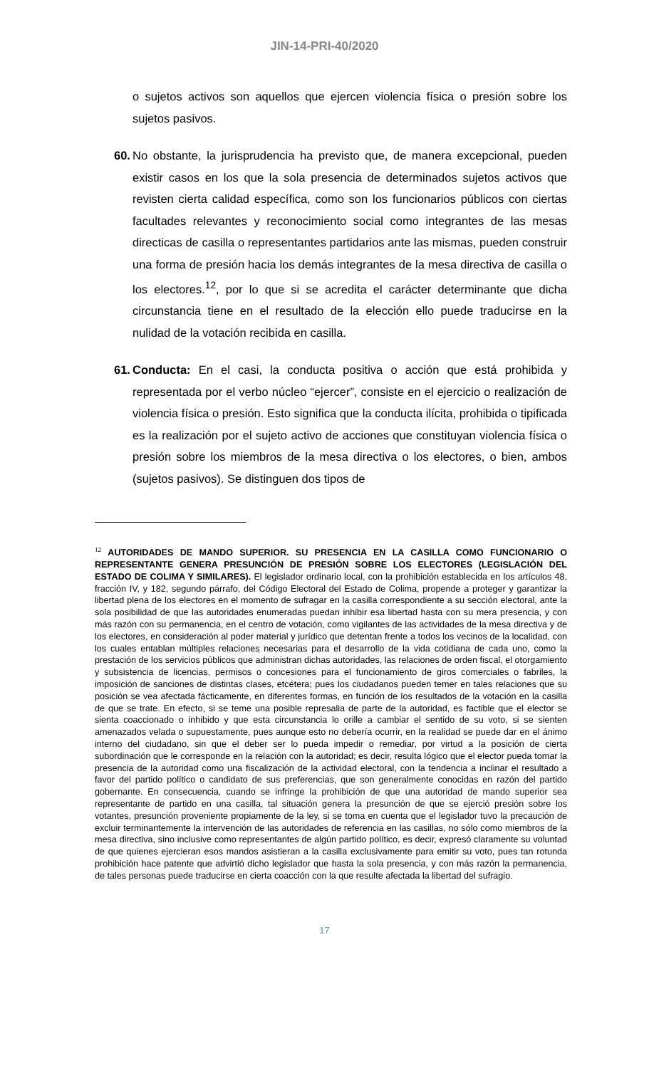JIN-14-PRI-40/2020
o sujetos activos son aquellos que ejercen violencia física o presión sobre los sujetos pasivos.
60. No obstante, la jurisprudencia ha previsto que, de manera excepcional, pueden existir casos en los que la sola presencia de determinados sujetos activos que revisten cierta calidad específica, como son los funcionarios públicos con ciertas facultades relevantes y reconocimiento social como integrantes de las mesas directicas de casilla o representantes partidarios ante las mismas, pueden construir una forma de presión hacia los demás integrantes de la mesa directiva de casilla o los electores.<sup>12</sup>, por lo que si se acredita el carácter determinante que dicha circunstancia tiene en el resultado de la elección ello puede traducirse en la nulidad de la votación recibida en casilla.
61. Conducta: En el casi, la conducta positiva o acción que está prohibida y representada por el verbo núcleo “ejercer”, consiste en el ejercicio o realización de violencia física o presión. Esto significa que la conducta ilícita, prohibida o tipificada es la realización por el sujeto activo de acciones que constituyan violencia física o presión sobre los miembros de la mesa directiva o los electores, o bien, ambos (sujetos pasivos). Se distinguen dos tipos de
<sup>12</sup> AUTORIDADES DE MANDO SUPERIOR. SU PRESENCIA EN LA CASILLA COMO FUNCIONARIO O REPRESENTANTE GENERA PRESUNCIÓN DE PRESIÓN SOBRE LOS ELECTORES (LEGISLACIÓN DEL ESTADO DE COLIMA Y SIMILARES). El legislador ordinario local, con la prohibición establecida en los artículos 48, fracción IV, y 182, segundo párrafo, del Código Electoral del Estado de Colima, propende a proteger y garantizar la libertad plena de los electores en el momento de sufragar en la casilla correspondiente a su sección electoral, ante la sola posibilidad de que las autoridades enumeradas puedan inhibir esa libertad hasta con su mera presencia, y con más razón con su permanencia, en el centro de votación, como vigilantes de las actividades de la mesa directiva y de los electores, en consideración al poder material y jurídico que detentan frente a todos los vecinos de la localidad, con los cuales entablan múltiples relaciones necesarias para el desarrollo de la vida cotidiana de cada uno, como la prestación de los servicios públicos que administran dichas autoridades, las relaciones de orden fiscal, el otorgamiento y subsistencia de licencias, permisos o concesiones para el funcionamiento de giros comerciales o fabriles, la imposición de sanciones de distintas clases, etcétera; pues los ciudadanos pueden temer en tales relaciones que su posición se vea afectada fácticamente, en diferentes formas, en función de los resultados de la votación en la casilla de que se trate. En efecto, si se teme una posible represalia de parte de la autoridad, es factible que el elector se sienta coaccionado o inhibido y que esta circunstancia lo orille a cambiar el sentido de su voto, si se sienten amenazados velada o supuestamente, pues aunque esto no debería ocurrir, en la realidad se puede dar en el ánimo interno del ciudadano, sin que el deber ser lo pueda impedir o remediar, por virtud a la posición de cierta subordinación que le corresponde en la relación con la autoridad; es decir, resulta lógico que el elector pueda tomar la presencia de la autoridad como una fiscalización de la actividad electoral, con la tendencia a inclinar el resultado a favor del partido político o candidato de sus preferencias, que son generalmente conocidas en razón del partido gobernante. En consecuencia, cuando se infringe la prohibición de que una autoridad de mando superior sea representante de partido en una casilla, tal situación genera la presunción de que se ejerció presión sobre los votantes, presunción proveniente propiamente de la ley, si se toma en cuenta que el legislador tuvo la precaución de excluir terminantemente la intervención de las autoridades de referencia en las casillas, no sólo como miembros de la mesa directiva, sino inclusive como representantes de algún partido político, es decir, expresó claramente su voluntad de que quienes ejercieran esos mandos asistieran a la casilla exclusivamente para emitir su voto, pues tan rotunda prohibición hace patente que advirtió dicho legislador que hasta la sola presencia, y con más razón la permanencia, de tales personas puede traducirse en cierta coacción con la que resulte afectada la libertad del sufragio.
17